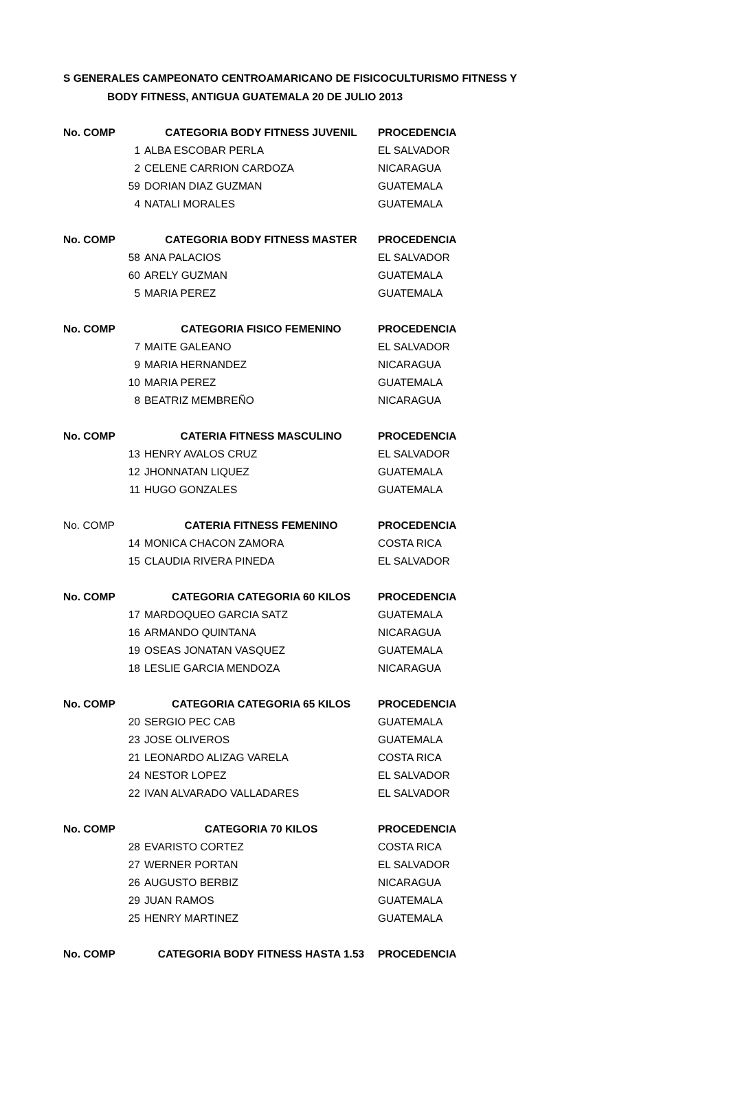S GENERALES CAMPEONATO CENTROAMARICANO DE FISICOCULTURISMO FITNESS Y
BODY FITNESS, ANTIGUA GUATEMALA 20 DE JULIO 2013
| No. COMP | CATEGORIA BODY FITNESS JUVENIL | PROCEDENCIA |
| --- | --- | --- |
| 1 | ALBA ESCOBAR PERLA | EL SALVADOR |
| 2 | CELENE CARRION CARDOZA | NICARAGUA |
| 59 | DORIAN DIAZ GUZMAN | GUATEMALA |
| 4 | NATALI MORALES | GUATEMALA |
| No. COMP | CATEGORIA BODY FITNESS MASTER | PROCEDENCIA |
| 58 | ANA PALACIOS | EL SALVADOR |
| 60 | ARELY GUZMAN | GUATEMALA |
| 5 | MARIA PEREZ | GUATEMALA |
| No. COMP | CATEGORIA FISICO FEMENINO | PROCEDENCIA |
| 7 | MAITE GALEANO | EL SALVADOR |
| 9 | MARIA HERNANDEZ | NICARAGUA |
| 10 | MARIA PEREZ | GUATEMALA |
| 8 | BEATRIZ MEMBREÑO | NICARAGUA |
| No. COMP | CATERIA FITNESS MASCULINO | PROCEDENCIA |
| 13 | HENRY AVALOS CRUZ | EL SALVADOR |
| 12 | JHONNATAN LIQUEZ | GUATEMALA |
| 11 | HUGO GONZALES | GUATEMALA |
| No. COMP | CATERIA FITNESS FEMENINO | PROCEDENCIA |
| 14 | MONICA CHACON ZAMORA | COSTA RICA |
| 15 | CLAUDIA RIVERA PINEDA | EL SALVADOR |
| No. COMP | CATEGORIA CATEGORIA 60 KILOS | PROCEDENCIA |
| 17 | MARDOQUEO GARCIA SATZ | GUATEMALA |
| 16 | ARMANDO QUINTANA | NICARAGUA |
| 19 | OSEAS JONATAN VASQUEZ | GUATEMALA |
| 18 | LESLIE GARCIA MENDOZA | NICARAGUA |
| No. COMP | CATEGORIA CATEGORIA 65 KILOS | PROCEDENCIA |
| 20 | SERGIO PEC CAB | GUATEMALA |
| 23 | JOSE OLIVEROS | GUATEMALA |
| 21 | LEONARDO ALIZAG VARELA | COSTA RICA |
| 24 | NESTOR LOPEZ | EL SALVADOR |
| 22 | IVAN ALVARADO VALLADARES | EL SALVADOR |
| No. COMP | CATEGORIA 70 KILOS | PROCEDENCIA |
| 28 | EVARISTO CORTEZ | COSTA RICA |
| 27 | WERNER PORTAN | EL SALVADOR |
| 26 | AUGUSTO BERBIZ | NICARAGUA |
| 29 | JUAN RAMOS | GUATEMALA |
| 25 | HENRY MARTINEZ | GUATEMALA |
| No. COMP | CATEGORIA BODY FITNESS HASTA 1.53 | PROCEDENCIA |